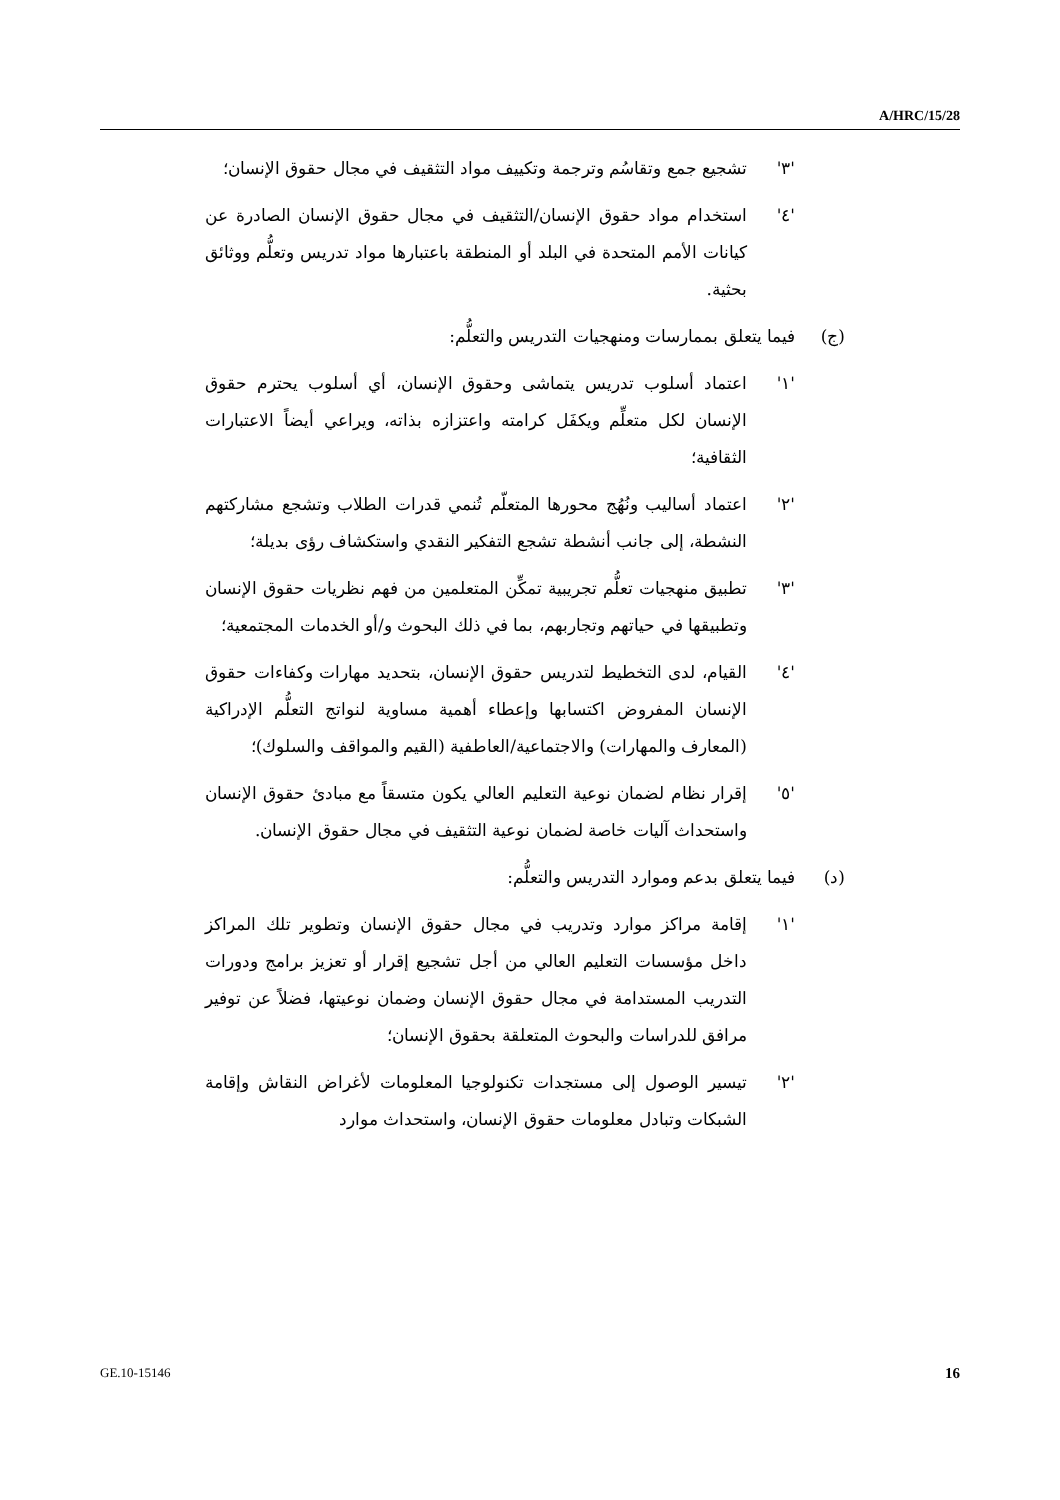A/HRC/15/28
'٣' تشجيع جمع وتقاسُم وترجمة وتكييف مواد التثقيف في مجال حقوق الإنسان؛
'٤' استخدام مواد حقوق الإنسان/التثقيف في مجال حقوق الإنسان الصادرة عن كيانات الأمم المتحدة في البلد أو المنطقة باعتبارها مواد تدريس وتعلُّم ووثائق بحثية.
(ج) فيما يتعلق بممارسات ومنهجيات التدريس والتعلُّم:
'١' اعتماد أسلوب تدريس يتماشى وحقوق الإنسان، أي أسلوب يحترم حقوق الإنسان لكل متعلِّم ويكفَل كرامته واعتزازه بذاته، ويراعي أيضاً الاعتبارات الثقافية؛
'٢' اعتماد أساليب ونُهُج محورها المتعلّم تُنمي قدرات الطلاب وتشجع مشاركتهم النشطة، إلى جانب أنشطة تشجع التفكير النقدي واستكشاف رؤى بديلة؛
'٣' تطبيق منهجيات تعلُّم تجريبية تمكِّن المتعلمين من فهم نظريات حقوق الإنسان وتطبيقها في حياتهم وتجاربهم، بما في ذلك البحوث و/أو الخدمات المجتمعية؛
'٤' القيام، لدى التخطيط لتدريس حقوق الإنسان، بتحديد مهارات وكفاءات حقوق الإنسان المفروض اكتسابها وإعطاء أهمية مساوية لنواتج التعلُّم الإدراكية (المعارف والمهارات) والاجتماعية/العاطفية (القيم والمواقف والسلوك)؛
'٥' إقرار نظام لضمان نوعية التعليم العالي يكون متسقاً مع مبادئ حقوق الإنسان واستحداث آليات خاصة لضمان نوعية التثقيف في مجال حقوق الإنسان.
(د) فيما يتعلق بدعم وموارد التدريس والتعلُّم:
'١' إقامة مراكز موارد وتدريب في مجال حقوق الإنسان وتطوير تلك المراكز داخل مؤسسات التعليم العالي من أجل تشجيع إقرار أو تعزيز برامج ودورات التدريب المستدامة في مجال حقوق الإنسان وضمان نوعيتها، فضلاً عن توفير مرافق للدراسات والبحوث المتعلقة بحقوق الإنسان؛
'٢' تيسير الوصول إلى مستجدات تكنولوجيا المعلومات لأغراض النقاش وإقامة الشبكات وتبادل معلومات حقوق الإنسان، واستحداث موارد
GE.10-15146 16